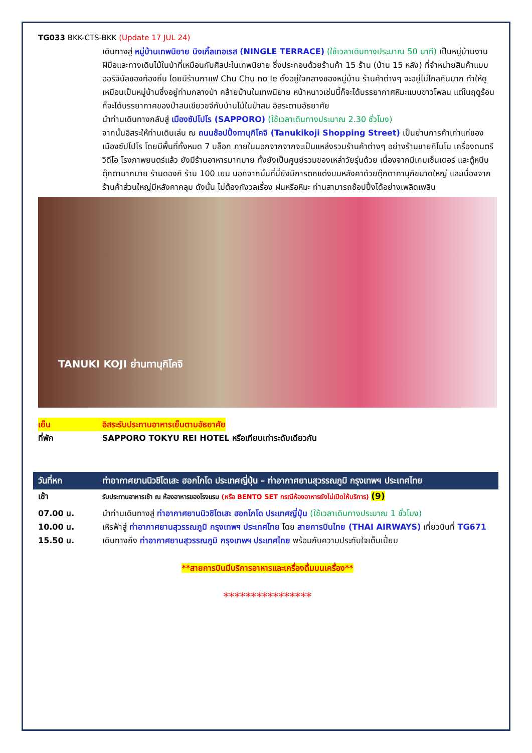TG033 BKK-CTS-BKK (Update 17 JUL 24)
เดินทางสู่ หมู่บ้านเทพนิยาย นิงเกิ้ลเทอเรส (NINGLE TERRACE) (ใช้เวลาเดินทางประมาณ 50 นาที) เป็นหมู่บ้านงานฝีมือและทางเดินไม้ในป่าที่เหมือนกับศิลปะในเทพนิยาย ซึ่งประกอบด้วยร้านค้า 15 ร้าน (บ้าน 15 หลัง) ที่จำหน่ายสินค้าแบบออริจินัลของท้องถิ่น โดยมีร้านกาแฟ Chu Chu no Ie ตั้งอยู่ใจกลางของหมู่บ้าน ร้านค้าต่างๆ จะอยู่ไม่ไกลกันมาก ทำให้ดูเหมือนเป็นหมู่บ้านซึ่งอยู่ท่ามกลางป่า คล้ายบ้านในเทพนิยาย หน้าหนาวเช่นนี้ก็จะได้บรรยากาศหิมะแบบขาวโพลน แต่ในฤดูร้อนก็จะได้บรรยากาศของป่าสนเขียวขจีกับบ้านไม้ในป่าสน อิสระตามอัธยาศัย
นำท่านเดินทางกลับสู่ เมืองซัปโปโร (SAPPORO) (ใช้เวลาเดินทางประมาณ 2.30 ชั่วโมง)
จากนั้นอิสระให้ท่านเดินเล่น ณ ถนนช้อปปิ้งทานุกิโคจิ (Tanukikoji Shopping Street) เป็นย่านการค้าเก่าแก่ของเมืองซัปโปโร โดยมีพื้นที่ทั้งหมด 7 บล็อก ภายในนอกจากจากจะเป็นแหล่งรวมร้านค้าต่างๆ อย่างร้านขายกิโมโน เครื่องดนตรี วิดีโอ โรงภาพยนตร์แล้ว ยังมีร้านอาหารมากมาย ทั้งยังเป็นศูนย์รวมของเหล่าวัยรุ่นด้วย เนื่องจากมีเกมเซ็นเตอร์ และตู้หนีบตุ๊กตามากมาย ร้านดองกิ ร้าน 100 เยน นอกจากนั้นที่นี่ยังมีการตกแต่งบนหลังคาด้วยตุ๊กตาทานุกิขนาดใหญ่ และเนื่องจากร้านค้าส่วนใหญ่มีหลังคาคลุม ดังนั้น ไม่ต้องกังวลเรื่อง ฝนหรือหิมะ ท่านสามารถช้อปปิ้งได้อย่างเพลิดเพลิน
TANUKI KOJI ย่านทานุกิโคจิ
เย็น อิสระรับประทานอาหารเย็นตามอัธยาศัย
ที่พัก SAPPORO TOKYU REI HOTEL หรือเทียบเท่าระดับเดียวกัน
| วันที่หก | ท่าอากาศยานนิวชิโตเสะ ฮอกไกโด ประเทศญี่ปุ่น – ท่าอากาศยานสุวรรณภูมิ กรุงเทพฯ ประเทศไทย |
| --- | --- |
เช้า รับประทานอาหารเช้า ณ ห้องอาหารของโรงแรม (หรือ BENTO SET กรณีห้องอาหารยังไม่เปิดให้บริการ) (9)
07.00 น. นำท่านเดินทางสู่ ท่าอากาศยานนิวชิโตเสะ ฮอกไกโด ประเทศญี่ปุ่น (ใช้เวลาเดินทางประมาณ 1 ชั่วโมง)
10.00 น. เหิรฟ้าสู่ ท่าอากาศยานสุวรรณภูมิ กรุงเทพฯ ประเทศไทย โดย สายการบินไทย (THAI AIRWAYS) เที่ยวบินที่ TG671
15.50 น. เดินทางถึง ท่าอากาศยานสุวรรณภูมิ กรุงเทพฯ ประเทศไทย พร้อมกับความประทับใจเต็มเปี่ยม
**สายการบินมีบริการอาหารและเครื่องดื่มบนเครื่อง**
****************